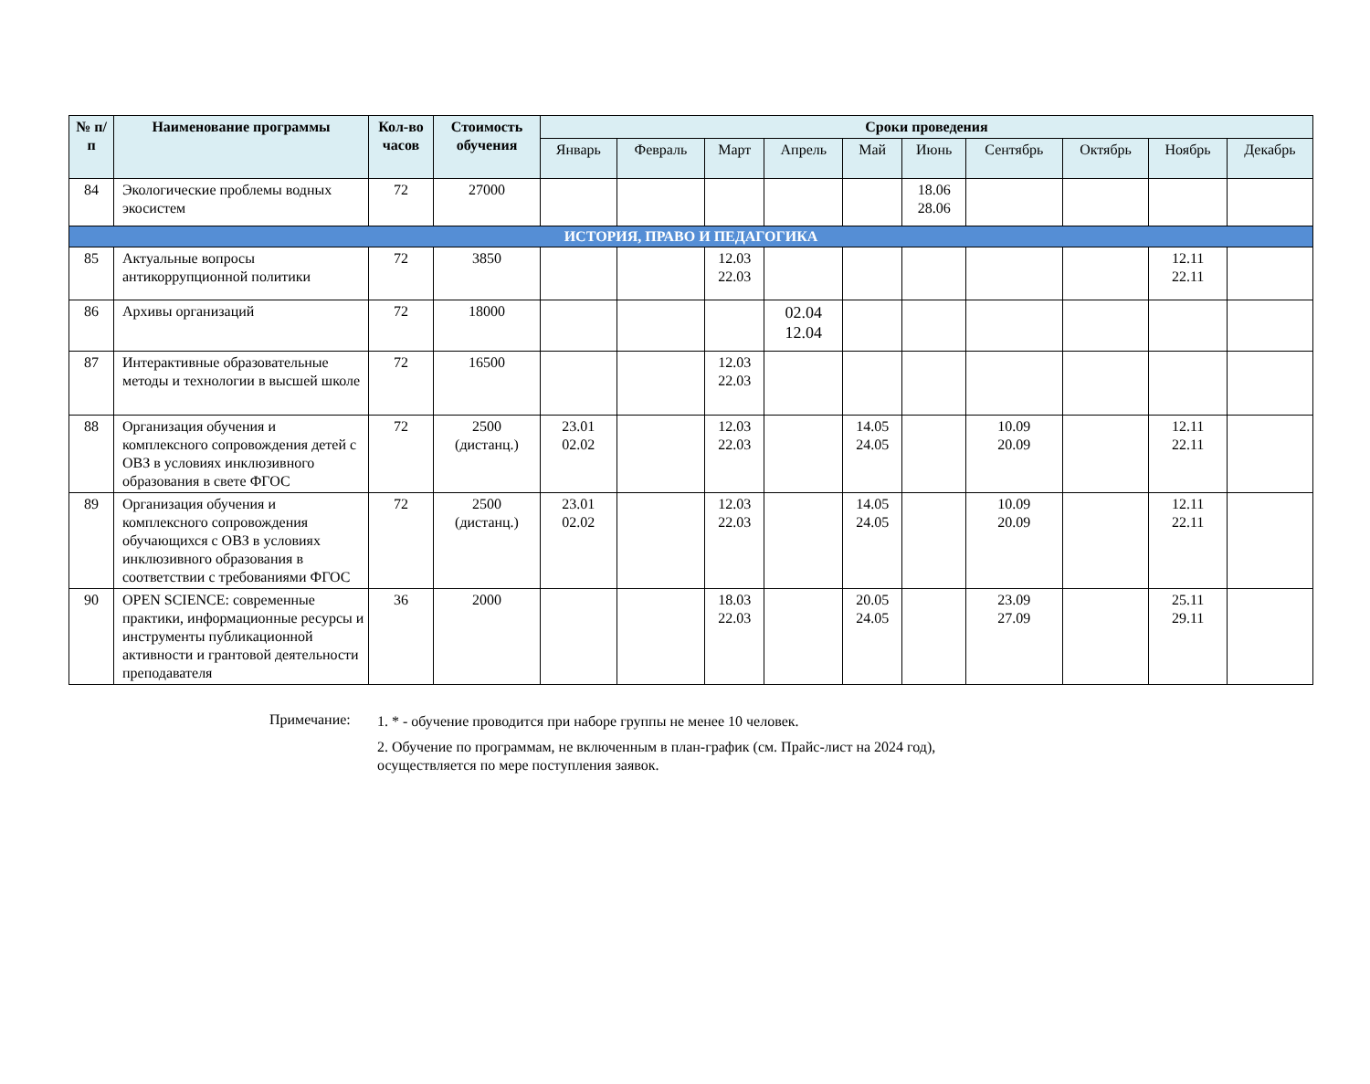| № п/п | Наименование программы | Кол-во часов | Стоимость обучения | Сроки проведения | | | | | | | | | |
| --- | --- | --- | --- | --- | --- | --- | --- | --- | --- | --- | --- | --- | --- |
| | | | | Январь | Февраль | Март | Апрель | Май | Июнь | Сентябрь | Октябрь | Ноябрь | Декабрь |
| 84 | Экологические проблемы водных экосистем | 72 | 27000 | | | | | | 18.06 28.06 | | | | |
| ИСТОРИЯ, ПРАВО И ПЕДАГОГИКА | | | | | | | | | | | | | |
| 85 | Актуальные вопросы антикоррупционной политики | 72 | 3850 | | | 12.03 22.03 | | | | | | 12.11 22.11 | |
| 86 | Архивы организаций | 72 | 18000 | | | | 02.04 12.04 | | | | | | |
| 87 | Интерактивные образовательные методы и технологии в высшей школе | 72 | 16500 | | | 12.03 22.03 | | | | | | | |
| 88 | Организация обучения и комплексного сопровождения детей с ОВЗ в условиях инклюзивного образования в свете ФГОС | 72 | 2500 (дистанц.) | 23.01 02.02 | | 12.03 22.03 | | 14.05 24.05 | | 10.09 20.09 | | 12.11 22.11 | |
| 89 | Организация обучения и комплексного сопровождения обучающихся с ОВЗ в условиях инклюзивного образования в соответствии с требованиями ФГОС | 72 | 2500 (дистанц.) | 23.01 02.02 | | 12.03 22.03 | | 14.05 24.05 | | 10.09 20.09 | | 12.11 22.11 | |
| 90 | OPEN SCIENCE: современные практики, информационные ресурсы и инструменты публикационной активности и грантовой деятельности преподавателя | 36 | 2000 | | | 18.03 22.03 | | 20.05 24.05 | | 23.09 27.09 | | 25.11 29.11 | |
Примечание: 1. * - обучение проводится при наборе группы не менее 10 человек.
2. Обучение по программам, не включенным в план-график (см. Прайс-лист на 2024 год),
осуществляется по мере поступления заявок.